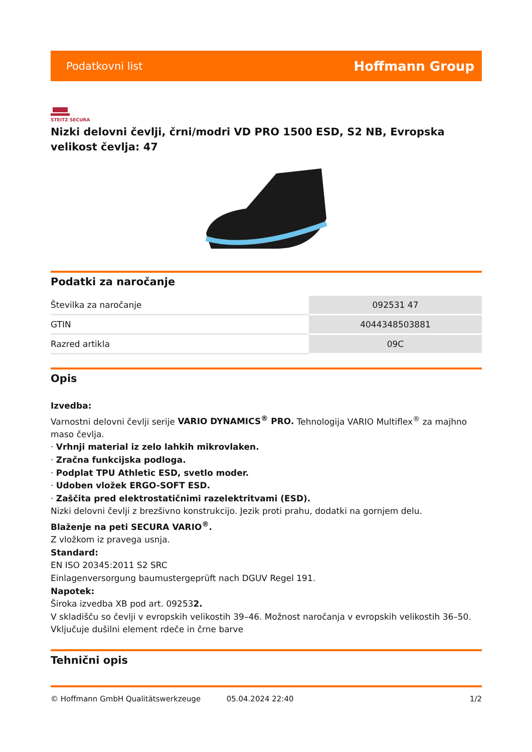Podatkovni list Hoffmann Group
STEITZ SECURA
Nizki delovni čevlji, črni/modri VD PRO 1500 ESD, S2 NB, Evropska velikost čevlja: 47
Podatki za naročanje
| Številka za naročanje | 092531 47 |
| GTIN | 4044348503881 |
| Razred artikla | 09C |
Opis
Izvedba:
Varnostni delovni čevlji serije VARIO DYNAMICS<sup>®</sup> PRO. Tehnologija VARIO Multiflex<sup>®</sup> za majhno maso čevlja.
· Vrhnji material iz zelo lahkih mikrovlaken.
· Zračna funkcijska podloga.
· Podplat TPU Athletic ESD, svetlo moder.
· Udoben vložek ERGO-SOFT ESD.
· Zaščita pred elektrostatičnimi razelektritvami (ESD).
Nizki delovni čevlji z brezšivno konstrukcijo. Jezik proti prahu, dodatki na gornjem delu.
Blaženje na peti SECURA VARIO<sup>®</sup>.
Z vložkom iz pravega usnja.
Standard:
EN ISO 20345:2011 S2 SRC
Einlagenversorgung baumustergeprüft nach DGUV Regel 191.
Napotek:
Široka izvedba XB pod art. 092532.
V skladišču so čevlji v evropskih velikostih 39–46. Možnost naročanja v evropskih velikostih 36–50. Vključuje dušilni element rdeče in črne barve
Tehnični opis
© Hoffmann GmbH Qualitätswerkzeuge 05.04.2024 22:40 1/2